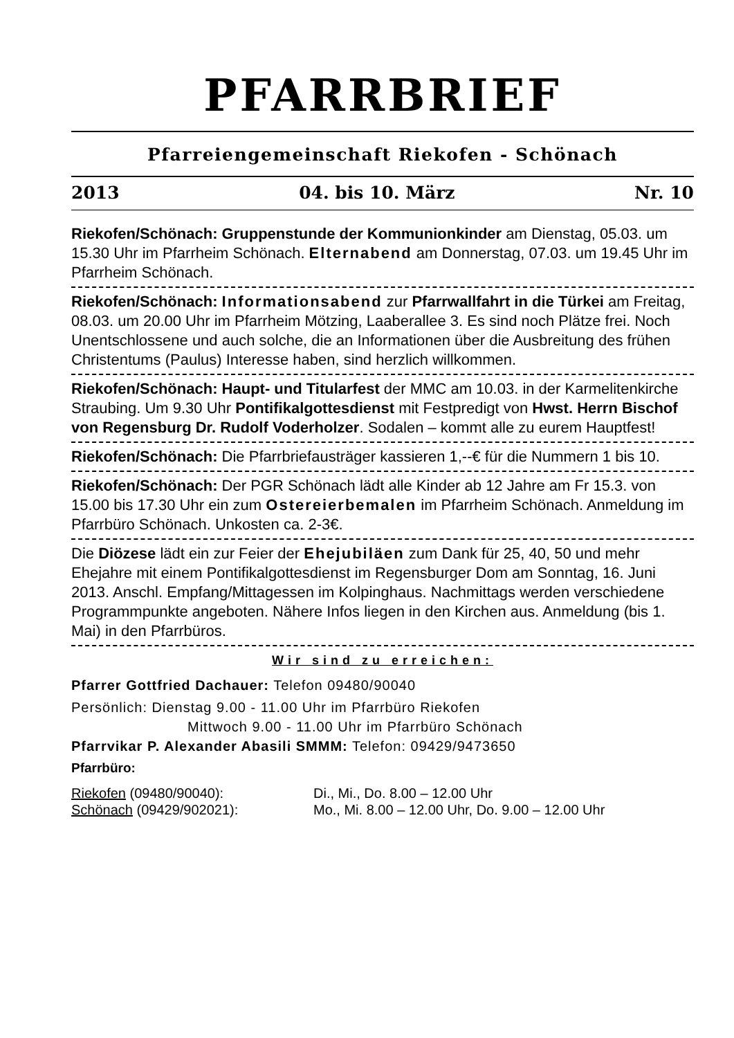PFARRBRIEF
Pfarreiengemeinschaft Riekofen - Schönach
2013 04. bis 10. März Nr. 10
Riekofen/Schönach: Gruppenstunde der Kommunionkinder am Dienstag, 05.03. um 15.30 Uhr im Pfarrheim Schönach. Elternabend am Donnerstag, 07.03. um 19.45 Uhr im Pfarrheim Schönach.
Riekofen/Schönach: Informationsabend zur Pfarrwallfahrt in die Türkei am Freitag, 08.03. um 20.00 Uhr im Pfarrheim Mötzing, Laaberallee 3. Es sind noch Plätze frei. Noch Unentschlossene und auch solche, die an Informationen über die Ausbreitung des frühen Christentums (Paulus) Interesse haben, sind herzlich willkommen.
Riekofen/Schönach: Haupt- und Titularfest der MMC am 10.03. in der Karmelitenkirche Straubing. Um 9.30 Uhr Pontifikalgottesdienst mit Festpredigt von Hwst. Herrn Bischof von Regensburg Dr. Rudolf Voderholzer. Sodalen – kommt alle zu eurem Hauptfest!
Riekofen/Schönach: Die Pfarrbriefausträger kassieren 1,--€ für die Nummern 1 bis 10.
Riekofen/Schönach: Der PGR Schönach lädt alle Kinder ab 12 Jahre am Fr 15.3. von 15.00 bis 17.30 Uhr ein zum Ostereierbemalen im Pfarrheim Schönach. Anmeldung im Pfarrbüro Schönach. Unkosten ca. 2-3€.
Die Diözese lädt ein zur Feier der Ehejubiläen zum Dank für 25, 40, 50 und mehr Ehejahre mit einem Pontifikalgottesdienst im Regensburger Dom am Sonntag, 16. Juni 2013. Anschl. Empfang/Mittagessen im Kolpinghaus. Nachmittags werden verschiedene Programmpunkte angeboten. Nähere Infos liegen in den Kirchen aus. Anmeldung (bis 1. Mai) in den Pfarrbüros.
Wir sind zu erreichen:
Pfarrer Gottfried Dachauer: Telefon 09480/90040
Persönlich: Dienstag 9.00 - 11.00 Uhr im Pfarrbüro Riekofen
Mittwoch 9.00 - 11.00 Uhr im Pfarrbüro Schönach
Pfarrvikar P. Alexander Abasili SMMM: Telefon: 09429/9473650
Pfarrbüro:
Riekofen (09480/90040): Di., Mi., Do. 8.00 – 12.00 Uhr Schönach (09429/902021): Mo., Mi. 8.00 – 12.00 Uhr, Do. 9.00 – 12.00 Uhr